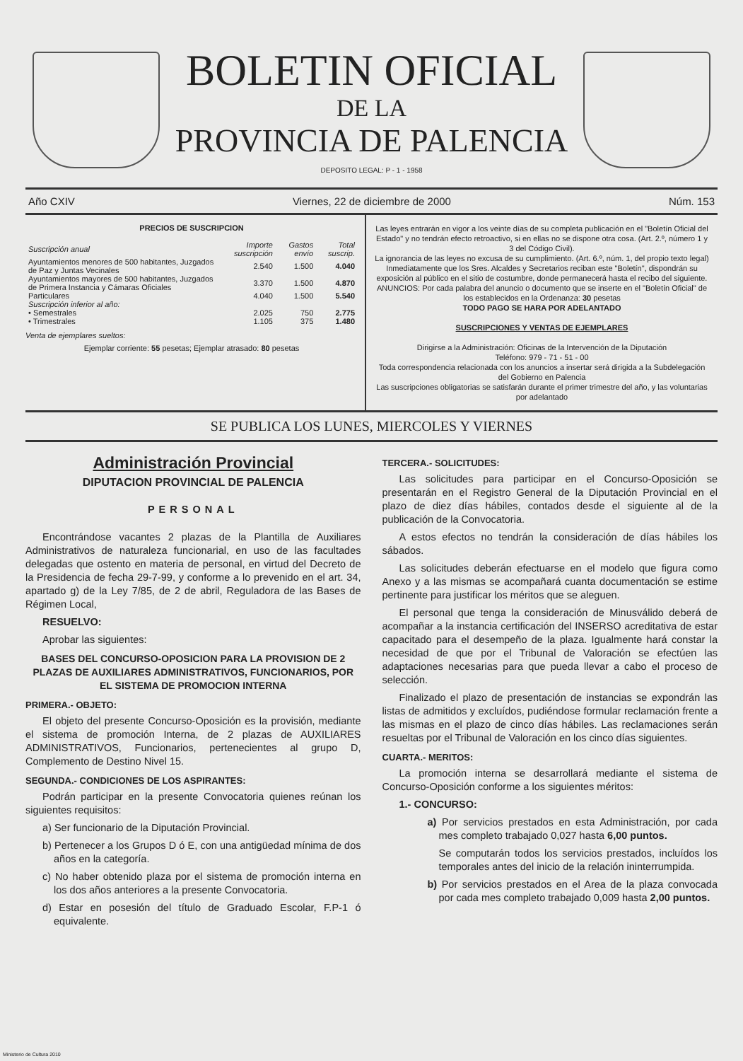BOLETIN OFICIAL
DE LA
PROVINCIA DE PALENCIA
DEPOSITO LEGAL: P - 1 - 1958
Año CXIV Viernes, 22 de diciembre de 2000 Núm. 153
PRECIOS DE SUSCRIPCION
| Suscripción anual | Importe suscripción | Gastos envío | Total suscrip. |
| --- | --- | --- | --- |
| Ayuntamientos menores de 500 habitantes, Juzgados de Paz y Juntas Vecinales | 2.540 | 1.500 | 4.040 |
| Ayuntamientos mayores de 500 habitantes, Juzgados de Primera Instancia y Cámaras Oficiales | 3.370 | 1.500 | 4.870 |
| Particulares | 4.040 | 1.500 | 5.540 |
| Suscripción inferior al año: | | | |
| • Semestrales | 2.025 | 750 | 2.775 |
| • Trimestrales | 1.105 | 375 | 1.480 |
Venta de ejemplares sueltos:
Ejemplar corriente: 55 pesetas; Ejemplar atrasado: 80 pesetas
Las leyes entrarán en vigor a los veinte días de su completa publicación en el "Boletín Oficial del Estado" y no tendrán efecto retroactivo, si en ellas no se dispone otra cosa. (Art. 2.º, número 1 y 3 del Código Civil).
La ignorancia de las leyes no excusa de su cumplimiento. (Art. 6.º, núm. 1, del propio texto legal)
Inmediatamente que los Sres. Alcaldes y Secretarios reciban este "Boletín", dispondrán su exposición al público en el sitio de costumbre, donde permanecerá hasta el recibo del siguiente.
ANUNCIOS: Por cada palabra del anuncio o documento que se inserte en el "Boletín Oficial" de los establecidos en la Ordenanza: 30 pesetas
TODO PAGO SE HARA POR ADELANTADO
SUSCRIPCIONES Y VENTAS DE EJEMPLARES
Dirigirse a la Administración: Oficinas de la Intervención de la Diputación
Teléfono: 979 - 71 - 51 - 00
Toda correspondencia relacionada con los anuncios a insertar será dirigida a la Subdelegación del Gobierno en Palencia
Las suscripciones obligatorias se satisfarán durante el primer trimestre del año, y las voluntarias por adelantado
SE PUBLICA LOS LUNES, MIERCOLES Y VIERNES
Administración Provincial
DIPUTACION PROVINCIAL DE PALENCIA
PERSONAL
Encontrándose vacantes 2 plazas de la Plantilla de Auxiliares Administrativos de naturaleza funcionarial, en uso de las facultades delegadas que ostento en materia de personal, en virtud del Decreto de la Presidencia de fecha 29-7-99, y conforme a lo prevenido en el art. 34, apartado g) de la Ley 7/85, de 2 de abril, Reguladora de las Bases de Régimen Local,
RESUELVO:
Aprobar las siguientes:
BASES DEL CONCURSO-OPOSICION PARA LA PROVISION DE 2 PLAZAS DE AUXILIARES ADMINISTRATIVOS, FUNCIONARIOS, POR EL SISTEMA DE PROMOCION INTERNA
PRIMERA.- OBJETO:
El objeto del presente Concurso-Oposición es la provisión, mediante el sistema de promoción Interna, de 2 plazas de AUXILIARES ADMINISTRATIVOS, Funcionarios, pertenecientes al grupo D, Complemento de Destino Nivel 15.
SEGUNDA.- CONDICIONES DE LOS ASPIRANTES:
Podrán participar en la presente Convocatoria quienes reúnan los siguientes requisitos:
a) Ser funcionario de la Diputación Provincial.
b) Pertenecer a los Grupos D ó E, con una antigüedad mínima de dos años en la categoría.
c) No haber obtenido plaza por el sistema de promoción interna en los dos años anteriores a la presente Convocatoria.
d) Estar en posesión del título de Graduado Escolar, F.P-1 ó equivalente.
TERCERA.- SOLICITUDES:
Las solicitudes para participar en el Concurso-Oposición se presentarán en el Registro General de la Diputación Provincial en el plazo de diez días hábiles, contados desde el siguiente al de la publicación de la Convocatoria.
A estos efectos no tendrán la consideración de días hábiles los sábados.
Las solicitudes deberán efectuarse en el modelo que figura como Anexo y a las mismas se acompañará cuanta documentación se estime pertinente para justificar los méritos que se aleguen.
El personal que tenga la consideración de Minusválido deberá de acompañar a la instancia certificación del INSERSO acreditativa de estar capacitado para el desempeño de la plaza. Igualmente hará constar la necesidad de que por el Tribunal de Valoración se efectúen las adaptaciones necesarias para que pueda llevar a cabo el proceso de selección.
Finalizado el plazo de presentación de instancias se expondrán las listas de admitidos y excluídos, pudiéndose formular reclamación frente a las mismas en el plazo de cinco días hábiles. Las reclamaciones serán resueltas por el Tribunal de Valoración en los cinco días siguientes.
CUARTA.- MERITOS:
La promoción interna se desarrollará mediante el sistema de Concurso-Oposición conforme a los siguientes méritos:
1.- CONCURSO:
a) Por servicios prestados en esta Administración, por cada mes completo trabajado 0,027 hasta 6,00 puntos.
Se computarán todos los servicios prestados, incluídos los temporales antes del inicio de la relación ininterrumpida.
b) Por servicios prestados en el Area de la plaza convocada por cada mes completo trabajado 0,009 hasta 2,00 puntos.
Ministerio de Cultura 2010